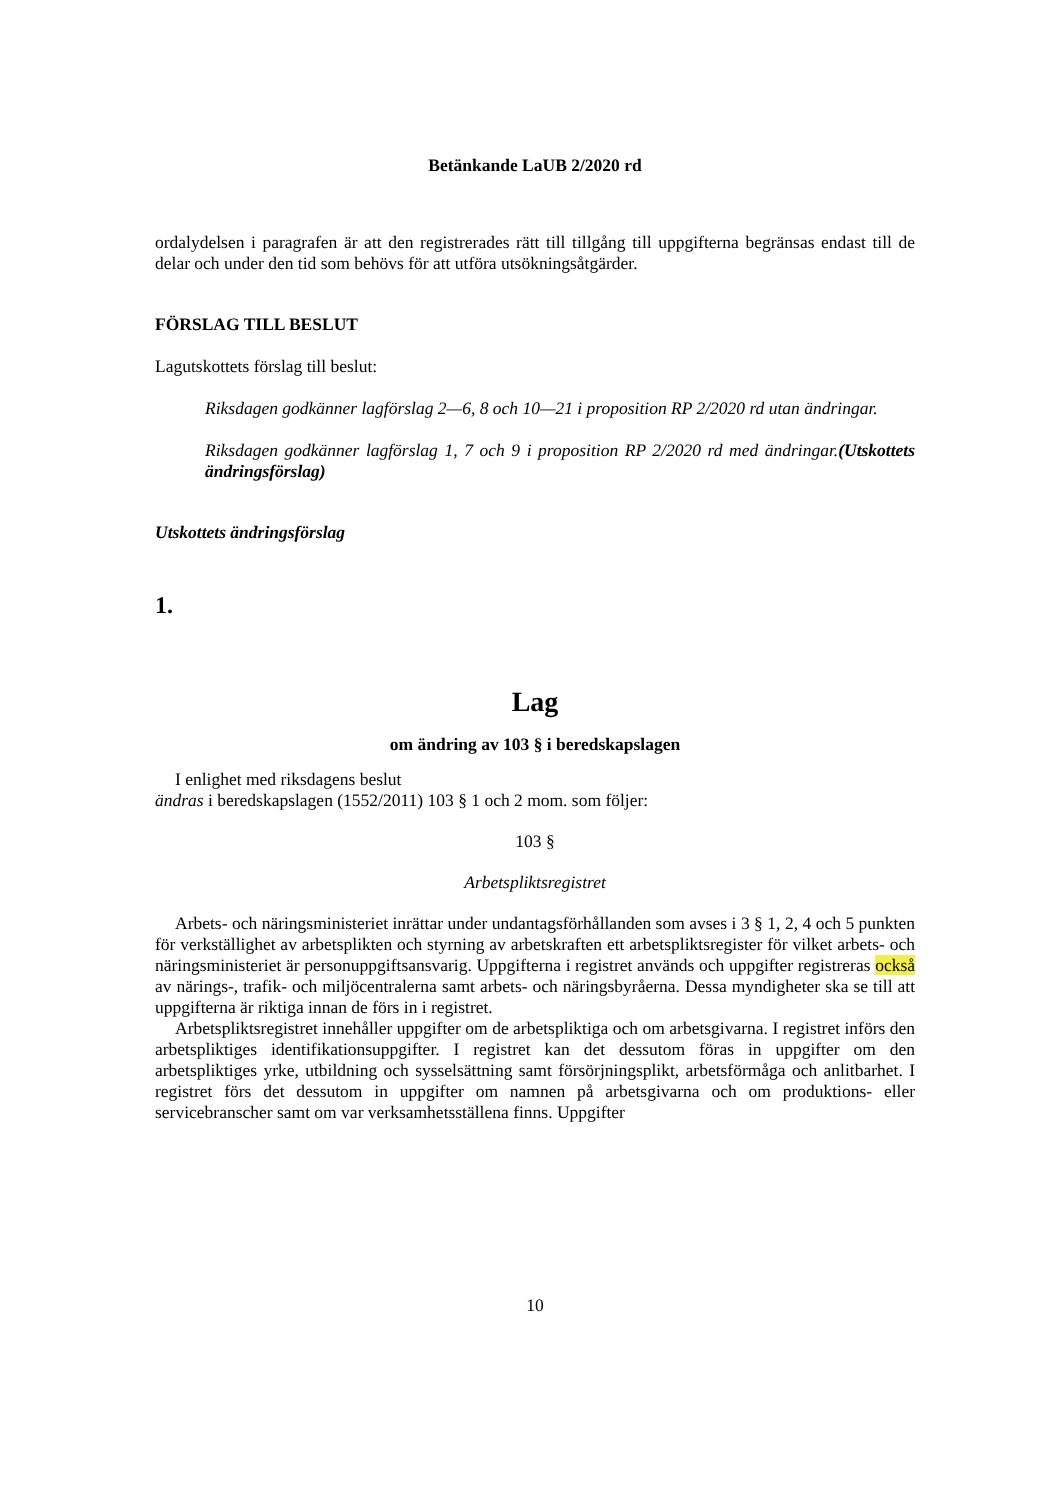Betänkande LaUB 2/2020 rd
ordalydelsen i paragrafen är att den registrerades rätt till tillgång till uppgifterna begränsas endast till de delar och under den tid som behövs för att utföra utsökningsåtgärder.
FÖRSLAG TILL BESLUT
Lagutskottets förslag till beslut:
Riksdagen godkänner lagförslag 2—6, 8 och 10—21 i proposition RP 2/2020 rd utan ändringar.
Riksdagen godkänner lagförslag 1, 7 och 9 i proposition RP 2/2020 rd med ändringar.(Utskottets ändringsförslag)
Utskottets ändringsförslag
1.
Lag
om ändring av 103 § i beredskapslagen
I enlighet med riksdagens beslut
ändras i beredskapslagen (1552/2011) 103 § 1 och 2 mom. som följer:
103 §
Arbetspliktsregistret
Arbets- och näringsministeriet inrättar under undantagsförhållanden som avses i 3 § 1, 2, 4 och 5 punkten för verkställighet av arbetsplikten och styrning av arbetskraften ett arbetspliktsregister för vilket arbets- och näringsministeriet är personuppgiftsansvarig. Uppgifterna i registret används och uppgifter registreras också av närings-, trafik- och miljöcentralerna samt arbets- och näringsbyråerna. Dessa myndigheter ska se till att uppgifterna är riktiga innan de förs in i registret.
Arbetspliktsregistret innehåller uppgifter om de arbetspliktiga och om arbetsgivarna. I registret införs den arbetspliktiges identifikationsuppgifter. I registret kan det dessutom föras in uppgifter om den arbetspliktiges yrke, utbildning och sysselsättning samt försörjningsplikt, arbetsförmåga och anlitbarhet. I registret förs det dessutom in uppgifter om namnen på arbetsgivarna och om produktions- eller servicebranscher samt om var verksamhetsställena finns. Uppgifter
10